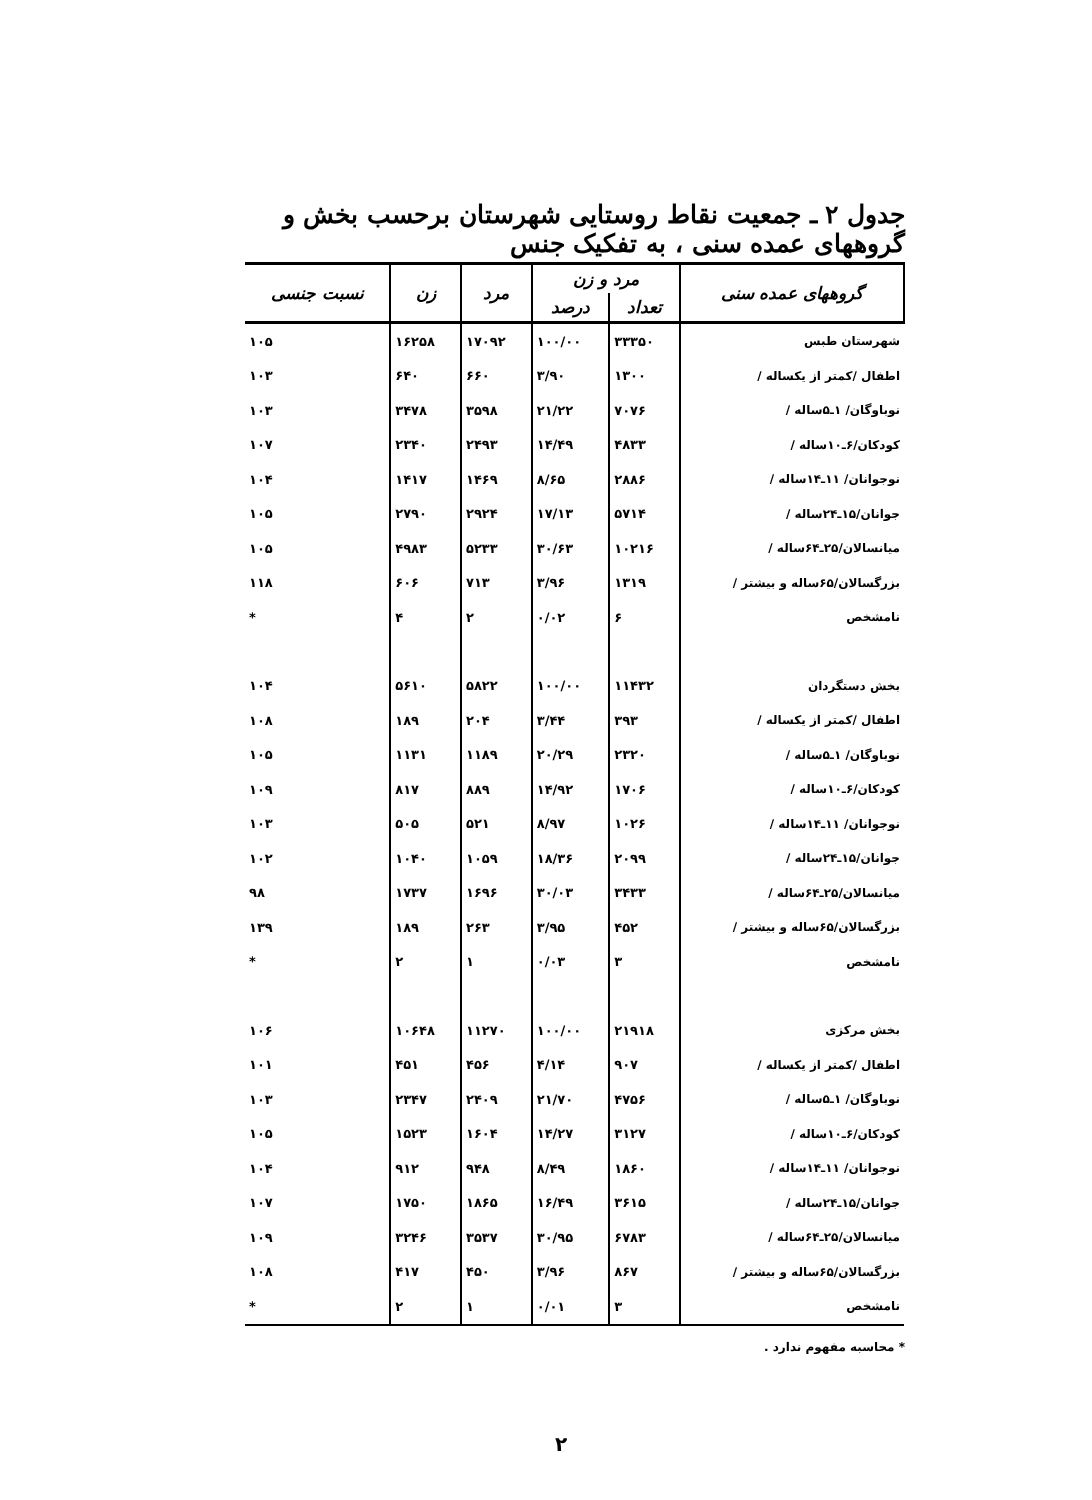جدول ۲ ـ جمعیت نقاط روستایی شهرستان برحسب بخش و گروههای عمده سنی ، به تفکیک جنس
| گروههای عمده سنی | مرد و زن | | مرد | زن | نسبت جنسی |
| --- | --- | --- | --- | --- | --- |
| | تعداد | درصد | | | |
| شهرستان طبس | ۳۳۳۵۰ | ۱۰۰/۰۰ | ۱۷۰۹۲ | ۱۶۲۵۸ | ۱۰۵ |
| اطفال /کمتر از یکساله / | ۱۳۰۰ | ۳/۹۰ | ۶۶۰ | ۶۴۰ | ۱۰۳ |
| نوباوگان/ ۱ـ۵ساله / | ۷۰۷۶ | ۲۱/۲۲ | ۳۵۹۸ | ۳۴۷۸ | ۱۰۳ |
| کودکان/۶ـ۱۰ساله / | ۴۸۳۳ | ۱۴/۴۹ | ۲۴۹۳ | ۲۳۴۰ | ۱۰۷ |
| نوجوانان/ ۱۱ـ۱۴ساله / | ۲۸۸۶ | ۸/۶۵ | ۱۴۶۹ | ۱۴۱۷ | ۱۰۴ |
| جوانان/۱۵ـ۲۴ساله / | ۵۷۱۴ | ۱۷/۱۳ | ۲۹۲۴ | ۲۷۹۰ | ۱۰۵ |
| میانسالان/۲۵ـ۶۴ساله / | ۱۰۲۱۶ | ۳۰/۶۳ | ۵۲۳۳ | ۴۹۸۳ | ۱۰۵ |
| بزرگسالان/۶۵ساله و بیشتر / | ۱۳۱۹ | ۳/۹۶ | ۷۱۳ | ۶۰۶ | ۱۱۸ |
| نامشخص | ۶ | ۰/۰۲ | ۲ | ۴ | * |
| بخش دستگردان | ۱۱۴۳۲ | ۱۰۰/۰۰ | ۵۸۲۲ | ۵۶۱۰ | ۱۰۴ |
| اطفال /کمتر از یکساله / | ۳۹۳ | ۳/۴۴ | ۲۰۴ | ۱۸۹ | ۱۰۸ |
| نوباوگان/ ۱ـ۵ساله / | ۲۳۲۰ | ۲۰/۲۹ | ۱۱۸۹ | ۱۱۳۱ | ۱۰۵ |
| کودکان/۶ـ۱۰ساله / | ۱۷۰۶ | ۱۴/۹۲ | ۸۸۹ | ۸۱۷ | ۱۰۹ |
| نوجوانان/ ۱۱ـ۱۴ساله / | ۱۰۲۶ | ۸/۹۷ | ۵۲۱ | ۵۰۵ | ۱۰۳ |
| جوانان/۱۵ـ۲۴ساله / | ۲۰۹۹ | ۱۸/۳۶ | ۱۰۵۹ | ۱۰۴۰ | ۱۰۲ |
| میانسالان/۲۵ـ۶۴ساله / | ۳۴۳۳ | ۳۰/۰۳ | ۱۶۹۶ | ۱۷۳۷ | ۹۸ |
| بزرگسالان/۶۵ساله و بیشتر / | ۴۵۲ | ۳/۹۵ | ۲۶۳ | ۱۸۹ | ۱۳۹ |
| نامشخص | ۳ | ۰/۰۳ | ۱ | ۲ | * |
| بخش مرکزی | ۲۱۹۱۸ | ۱۰۰/۰۰ | ۱۱۲۷۰ | ۱۰۶۴۸ | ۱۰۶ |
| اطفال /کمتر از یکساله / | ۹۰۷ | ۴/۱۴ | ۴۵۶ | ۴۵۱ | ۱۰۱ |
| نوباوگان/ ۱ـ۵ساله / | ۴۷۵۶ | ۲۱/۷۰ | ۲۴۰۹ | ۲۳۴۷ | ۱۰۳ |
| کودکان/۶ـ۱۰ساله / | ۳۱۲۷ | ۱۴/۲۷ | ۱۶۰۴ | ۱۵۲۳ | ۱۰۵ |
| نوجوانان/ ۱۱ـ۱۴ساله / | ۱۸۶۰ | ۸/۴۹ | ۹۴۸ | ۹۱۲ | ۱۰۴ |
| جوانان/۱۵ـ۲۴ساله / | ۳۶۱۵ | ۱۶/۴۹ | ۱۸۶۵ | ۱۷۵۰ | ۱۰۷ |
| میانسالان/۲۵ـ۶۴ساله / | ۶۷۸۳ | ۳۰/۹۵ | ۳۵۳۷ | ۳۲۴۶ | ۱۰۹ |
| بزرگسالان/۶۵ساله و بیشتر / | ۸۶۷ | ۳/۹۶ | ۴۵۰ | ۴۱۷ | ۱۰۸ |
| نامشخص | ۳ | ۰/۰۱ | ۱ | ۲ | * |
* محاسبه مفهوم ندارد .
۲